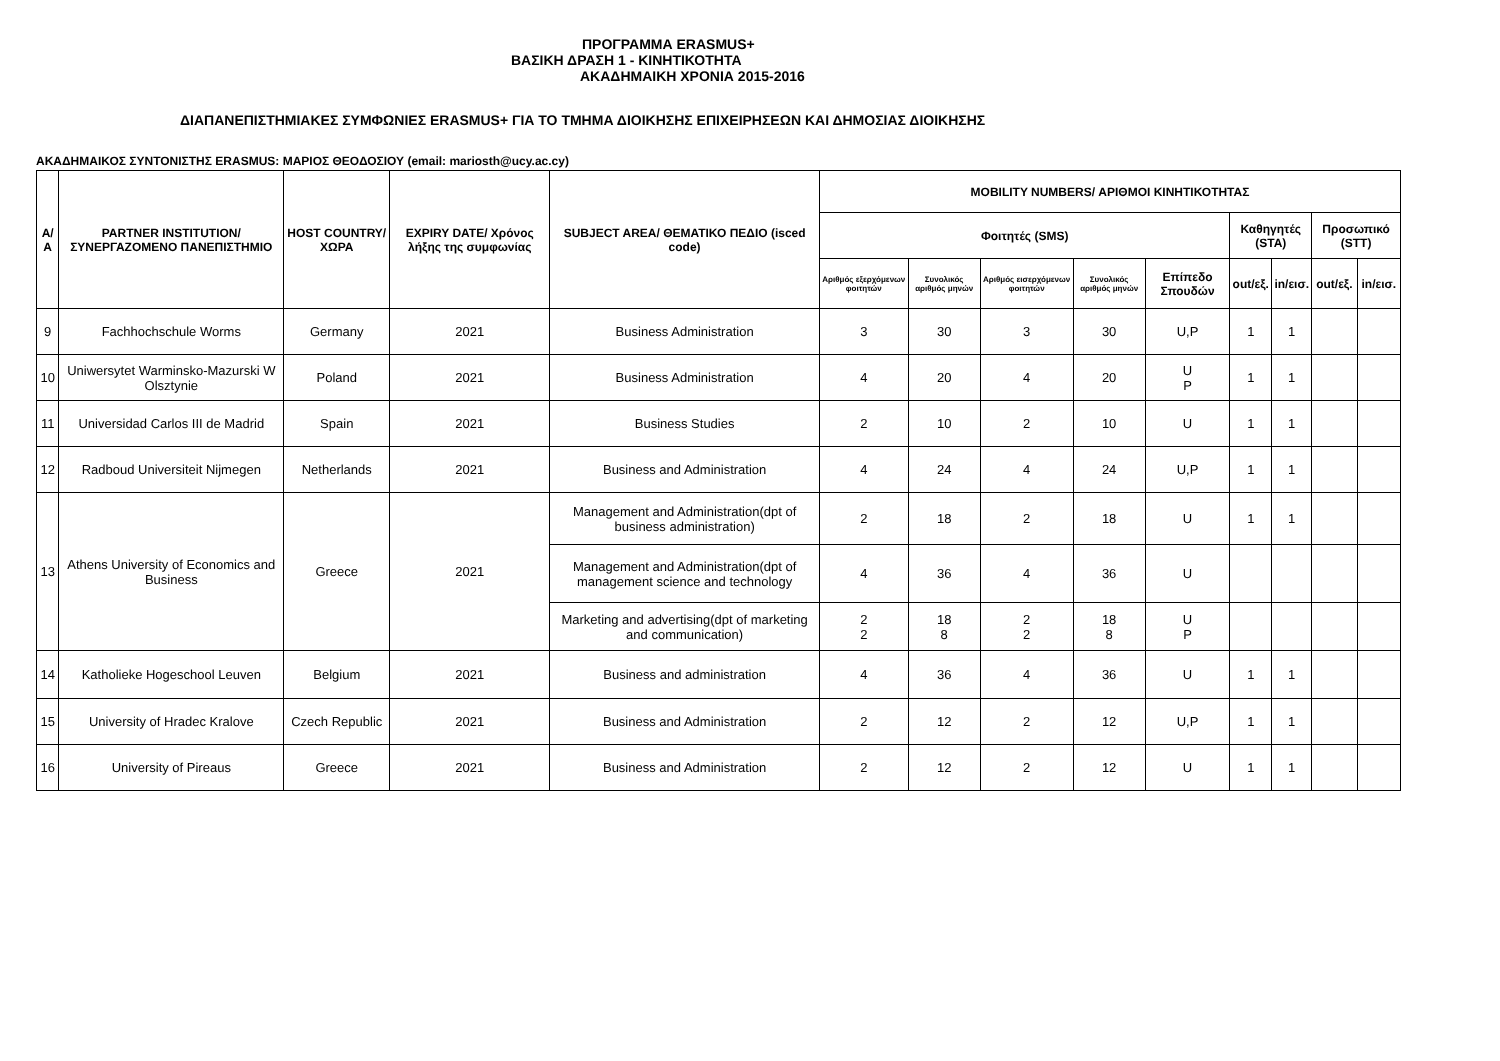ΠΡΟΓΡΑΜΜΑ ERASMUS+
ΒΑΣΙΚΗ ΔΡΑΣΗ 1 - ΚΙΝΗΤΙΚΟΤΗΤΑ
ΑΚΑΔΗΜΑΙΚΗ ΧΡΟΝΙΑ 2015-2016
ΔΙΑΠΑΝΕΠΙΣΤΗΜΙΑΚΕΣ ΣΥΜΦΩΝΙΕΣ ERASMUS+ ΓΙΑ ΤΟ ΤΜΗΜΑ ΔΙΟΙΚΗΣΗΣ ΕΠΙΧΕΙΡΗΣΕΩΝ ΚΑΙ ΔΗΜΟΣΙΑΣ ΔΙΟΙΚΗΣΗΣ
ΑΚΑΔΗΜΑΙΚΟΣ ΣΥΝΤΟΝΙΣΤΗΣ ERASMUS: ΜΑΡΙΟΣ ΘΕΟΔΟΣΙΟΥ (email: mariosth@ucy.ac.cy)
| Α/Α | PARTNER INSTITUTION/ ΣΥΝΕΡΓΑΖΟΜΕΝΟ ΠΑΝΕΠΙΣΤΗΜΙΟ | HOST COUNTRY/ ΧΩΡΑ | EXPIRY DATE/ Χρόνος λήξης της συμφωνίας | SUBJECT AREA/ ΘΕΜΑΤΙΚΟ ΠΕΔΙΟ (isced code) | MOBILITY NUMBERS/ ΑΡΙΘΜΟΙ ΚΙΝΗΤΙΚΟΤΗΤΑΣ | | | | | | | | |
| --- | --- | --- | --- | --- | --- | --- | --- | --- | --- | --- | --- | --- | --- |
| | | | | | Φοιτητές (SMS) | | | | | Καθηγητές (STA) | | Προσωπικό (STT) | |
| | | | | | Αριθμός εξερχόμενων φοιτητών | Συνολικός αριθμός μηνών | Αριθμός εισερχόμενων φοιτητών | Συνολικός αριθμός μηνών | Επίπεδο Σπουδών | out/εξ. | in/εισ. | out/εξ. | in/εισ. |
| 9 | Fachhochschule Worms | Germany | 2021 | Business Administration | 3 | 30 | 3 | 30 | U,P | 1 | 1 | | |
| 10 | Uniwersytet Warminsko-Mazurski W Olsztynie | Poland | 2021 | Business Administration | 4 | 20 | 4 | 20 | U P | 1 | 1 | | |
| 11 | Universidad Carlos III de Madrid | Spain | 2021 | Business Studies | 2 | 10 | 2 | 10 | U | 1 | 1 | | |
| 12 | Radboud Universiteit Nijmegen | Netherlands | 2021 | Business and Administration | 4 | 24 | 4 | 24 | U,P | 1 | 1 | | |
| 13 | Athens University of Economics and Business | Greece | 2021 | Management and Administration(dpt of business administration) | 2 | 18 | 2 | 18 | U | 1 | 1 | | |
| | | | | Management and Administration(dpt of management science and technology | 4 | 36 | 4 | 36 | U | | | | |
| | | | | Marketing and advertising(dpt of marketing and communication) | 2 2 | 18 8 | 2 2 | 18 8 | U P | | | | |
| 14 | Katholieke Hogeschool Leuven | Belgium | 2021 | Business and administration | 4 | 36 | 4 | 36 | U | 1 | 1 | | |
| 15 | University of Hradec Kralove | Czech Republic | 2021 | Business and Administration | 2 | 12 | 2 | 12 | U,P | 1 | 1 | | |
| 16 | University of Pireaus | Greece | 2021 | Business and Administration | 2 | 12 | 2 | 12 | U | 1 | 1 | | |